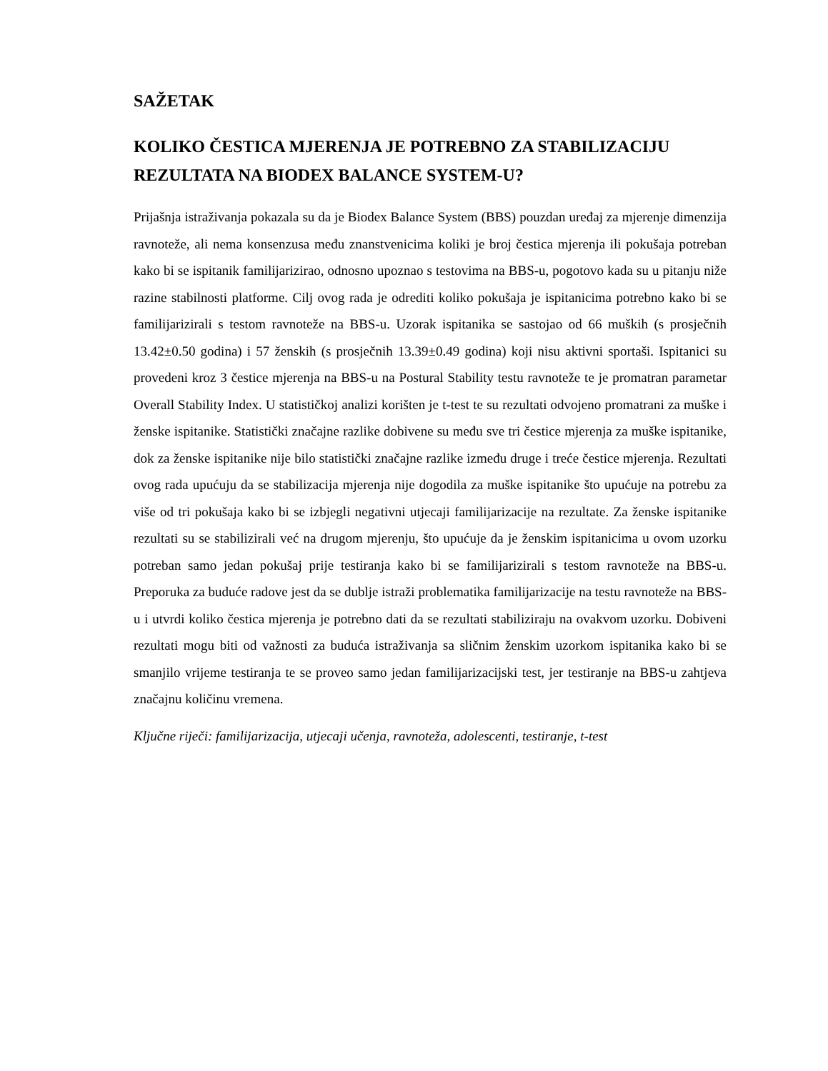SAŽETAK
KOLIKO ČESTICA MJERENJA JE POTREBNO ZA STABILIZACIJU REZULTATA NA BIODEX BALANCE SYSTEM-U?
Prijašnja istraživanja pokazala su da je Biodex Balance System (BBS) pouzdan uređaj za mjerenje dimenzija ravnoteže, ali nema konsenzusa među znanstvenicima koliki je broj čestica mjerenja ili pokušaja potreban kako bi se ispitanik familijarizirao, odnosno upoznao s testovima na BBS-u, pogotovo kada su u pitanju niže razine stabilnosti platforme. Cilj ovog rada je odrediti koliko pokušaja je ispitanicima potrebno kako bi se familijarizirali s testom ravnoteže na BBS-u. Uzorak ispitanika se sastojao od 66 muških (s prosječnih 13.42±0.50 godina) i 57 ženskih (s prosječnih 13.39±0.49 godina) koji nisu aktivni sportaši. Ispitanici su provedeni kroz 3 čestice mjerenja na BBS-u na Postural Stability testu ravnoteže te je promatran parametar Overall Stability Index. U statističkoj analizi korišten je t-test te su rezultati odvojeno promatrani za muške i ženske ispitanike. Statistički značajne razlike dobivene su među sve tri čestice mjerenja za muške ispitanike, dok za ženske ispitanike nije bilo statistički značajne razlike između druge i treće čestice mjerenja. Rezultati ovog rada upućuju da se stabilizacija mjerenja nije dogodila za muške ispitanike što upućuje na potrebu za više od tri pokušaja kako bi se izbjegli negativni utjecaji familijarizacije na rezultate. Za ženske ispitanike rezultati su se stabilizirali već na drugom mjerenju, što upućuje da je ženskim ispitanicima u ovom uzorku potreban samo jedan pokušaj prije testiranja kako bi se familijarizirali s testom ravnoteže na BBS-u. Preporuka za buduće radove jest da se dublje istraži problematika familijarizacije na testu ravnoteže na BBS-u i utvrdi koliko čestica mjerenja je potrebno dati da se rezultati stabiliziraju na ovakvom uzorku. Dobiveni rezultati mogu biti od važnosti za buduća istraživanja sa sličnim ženskim uzorkom ispitanika kako bi se smanjilo vrijeme testiranja te se proveo samo jedan familijarizacijski test, jer testiranje na BBS-u zahtjeva značajnu količinu vremena.
Ključne riječi: familijarizacija, utjecaji učenja, ravnoteža, adolescenti, testiranje, t-test